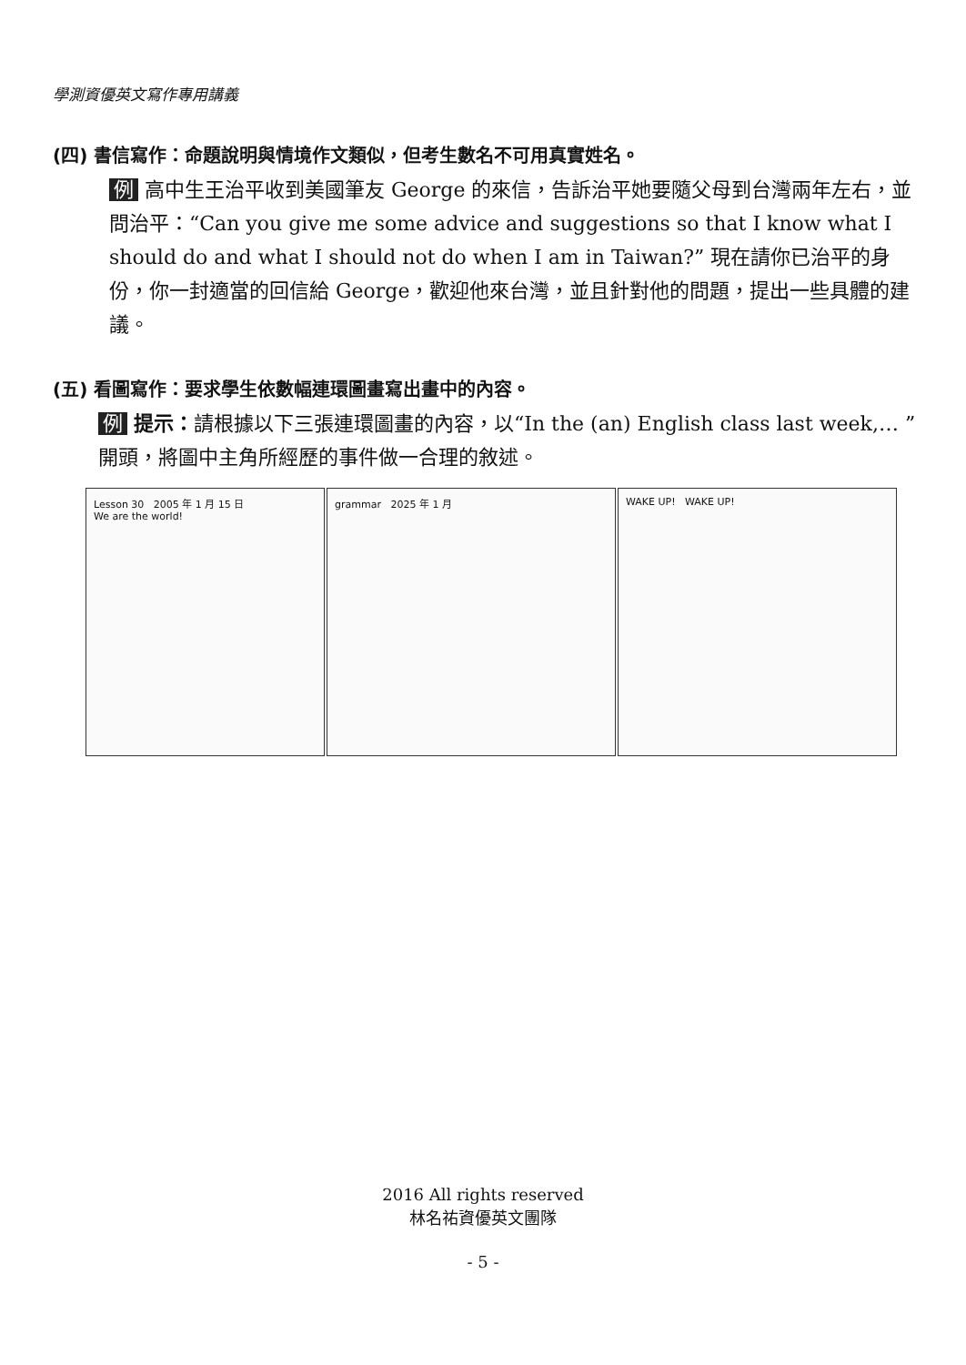學測資優英文寫作專用講義
(四) 書信寫作：命題說明與情境作文類似，但考生數名不可用真實姓名。
例 高中生王治平收到美國筆友 George 的來信，告訴治平她要隨父母到台灣兩年左右，並問治平：“Can you give me some advice and suggestions so that I know what I should do and what I should not do when I am in Taiwan?” 現在請你已治平的身份，你一封適當的回信給 George，歡迎他來台灣，並且針對他的問題，提出一些具體的建議。
(五) 看圖寫作：要求學生依數幅連環圖畫寫出畫中的內容。
例 提示：請根據以下三張連環圖畫的內容，以“In the (an) English class last week,… ”開頭，將圖中主角所經歷的事件做一合理的敘述。
Lesson 30 2005 年 1 月 15 日
We are the world!
grammar 2025 年 1 月 WAKE UP! WAKE UP!
2016 All rights reserved
林名祐資優英文團隊
- 5 -